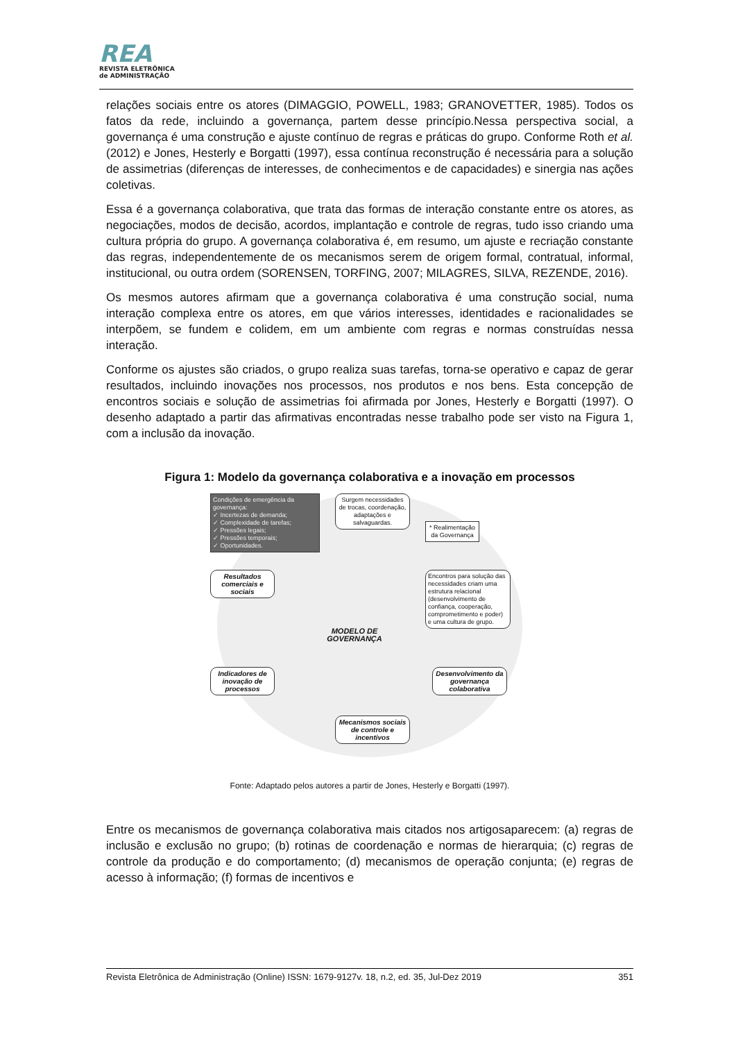REA
REVISTA ELETRÔNICA
de ADMINISTRAÇÃO
relações sociais entre os atores (DIMAGGIO, POWELL, 1983; GRANOVETTER, 1985). Todos os fatos da rede, incluindo a governança, partem desse princípio.Nessa perspectiva social, a governança é uma construção e ajuste contínuo de regras e práticas do grupo. Conforme Roth et al. (2012) e Jones, Hesterly e Borgatti (1997), essa contínua reconstrução é necessária para a solução de assimetrias (diferenças de interesses, de conhecimentos e de capacidades) e sinergia nas ações coletivas.
Essa é a governança colaborativa, que trata das formas de interação constante entre os atores, as negociações, modos de decisão, acordos, implantação e controle de regras, tudo isso criando uma cultura própria do grupo. A governança colaborativa é, em resumo, um ajuste e recriação constante das regras, independentemente de os mecanismos serem de origem formal, contratual, informal, institucional, ou outra ordem (SORENSEN, TORFING, 2007; MILAGRES, SILVA, REZENDE, 2016).
Os mesmos autores afirmam que a governança colaborativa é uma construção social, numa interação complexa entre os atores, em que vários interesses, identidades e racionalidades se interpõem, se fundem e colidem, em um ambiente com regras e normas construídas nessa interação.
Conforme os ajustes são criados, o grupo realiza suas tarefas, torna-se operativo e capaz de gerar resultados, incluindo inovações nos processos, nos produtos e nos bens. Esta concepção de encontros sociais e solução de assimetrias foi afirmada por Jones, Hesterly e Borgatti (1997). O desenho adaptado a partir das afirmativas encontradas nesse trabalho pode ser visto na Figura 1, com a inclusão da inovação.
Figura 1: Modelo da governança colaborativa e a inovação em processos
Condições de emergência da governança:
✓ Incertezas de demanda;
✓ Complexidade de tarefas;
✓ Pressões legais;
✓ Pressões temporais;
✓ Oportunidades.
Surgem necessidades de trocas, coordenação, adaptações e salvaguardas.
* Realimentação da Governança
Encontros para solução das necessidades criam uma estrutura relacional (desenvolvimento de confiança, cooperação, comprometimento e poder) e uma cultura de grupo.
Resultados comerciais e sociais
MODELO DE GOVERNANÇA
Indicadores de inovação de processos
Desenvolvimento da governança colaborativa
Mecanismos sociais de controle e incentivos
Fonte: Adaptado pelos autores a partir de Jones, Hesterly e Borgatti (1997).
Entre os mecanismos de governança colaborativa mais citados nos artigosaparecem: (a) regras de inclusão e exclusão no grupo; (b) rotinas de coordenação e normas de hierarquia; (c) regras de controle da produção e do comportamento; (d) mecanismos de operação conjunta; (e) regras de acesso à informação; (f) formas de incentivos e
Revista Eletrônica de Administração (Online) ISSN: 1679-9127v. 18, n.2, ed. 35, Jul-Dez 2019 351